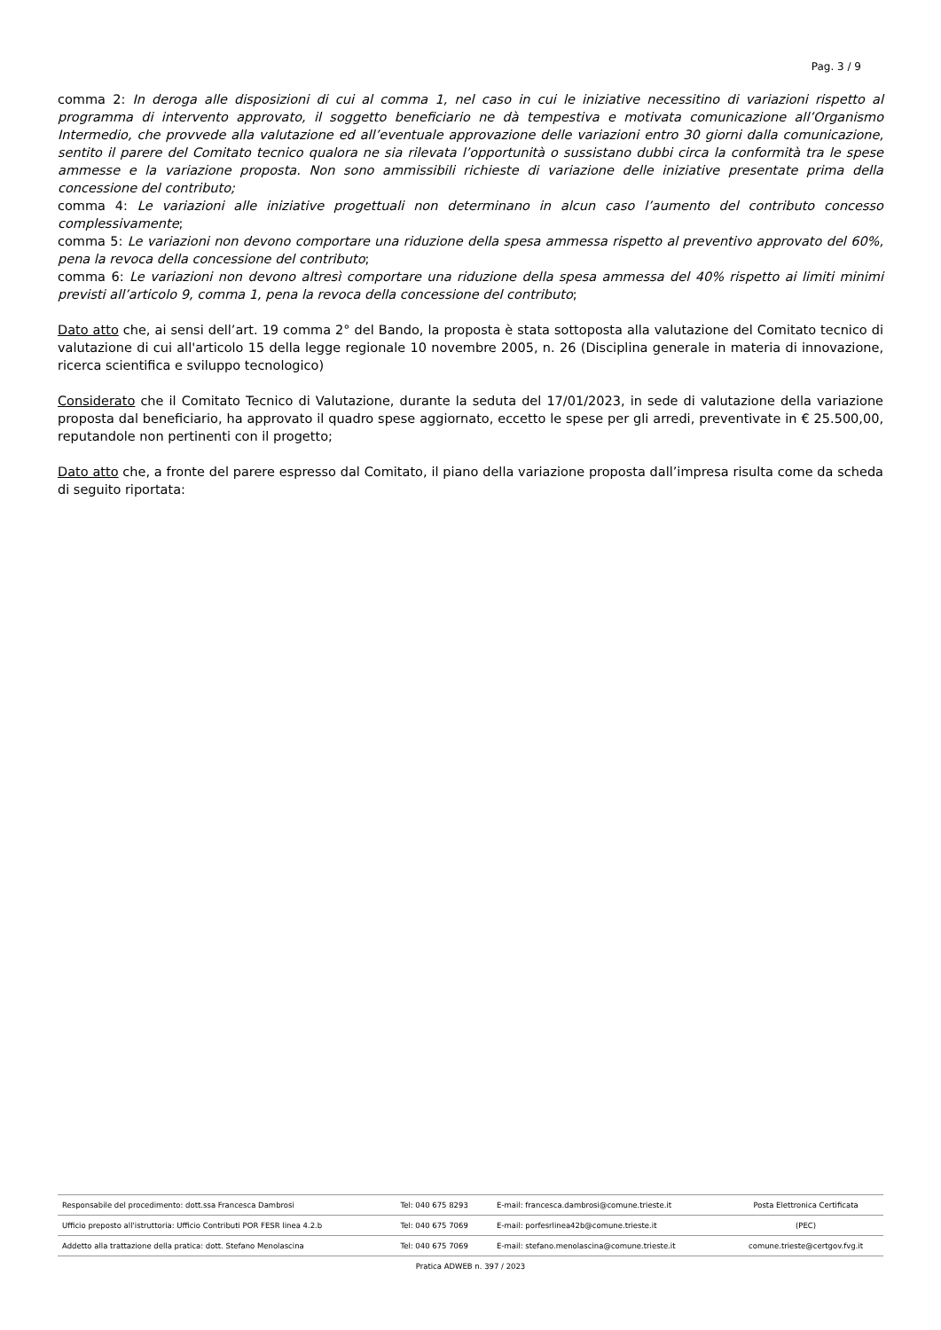Pag. 3 / 9
comma 2: In deroga alle disposizioni di cui al comma 1, nel caso in cui le iniziative necessitino di variazioni rispetto al programma di intervento approvato, il soggetto beneficiario ne dà tempestiva e motivata comunicazione all’Organismo Intermedio, che provvede alla valutazione ed all’eventuale approvazione delle variazioni entro 30 giorni dalla comunicazione, sentito il parere del Comitato tecnico qualora ne sia rilevata l’opportunità o sussistano dubbi circa la conformità tra le spese ammesse e la variazione proposta. Non sono ammissibili richieste di variazione delle iniziative presentate prima della concessione del contributo;
comma 4: Le variazioni alle iniziative progettuali non determinano in alcun caso l’aumento del contributo concesso complessivamente;
comma 5: Le variazioni non devono comportare una riduzione della spesa ammessa rispetto al preventivo approvato del 60%, pena la revoca della concessione del contributo;
comma 6: Le variazioni non devono altresì comportare una riduzione della spesa ammessa del 40% rispetto ai limiti minimi previsti all’articolo 9, comma 1, pena la revoca della concessione del contributo;
Dato atto che, ai sensi dell’art. 19 comma 2° del Bando, la proposta è stata sottoposta alla valutazione del Comitato tecnico di valutazione di cui all'articolo 15 della legge regionale 10 novembre 2005, n. 26 (Disciplina generale in materia di innovazione, ricerca scientifica e sviluppo tecnologico)
Considerato che il Comitato Tecnico di Valutazione, durante la seduta del 17/01/2023, in sede di valutazione della variazione proposta dal beneficiario, ha approvato il quadro spese aggiornato, eccetto le spese per gli arredi, preventivate in € 25.500,00, reputandole non pertinenti con il progetto;
Dato atto che, a fronte del parere espresso dal Comitato, il piano della variazione proposta dall’impresa risulta come da scheda di seguito riportata:
| Responsabile del procedimento: dott.ssa Francesca Dambrosi | Tel: 040 675 8293 | E-mail: francesca.dambrosi@comune.trieste.it | Posta Elettronica Certificata |
| Ufficio preposto all'istruttoria: Ufficio Contributi POR FESR linea 4.2.b | Tel: 040 675 7069 | E-mail: porfesrlinea42b@comune.trieste.it | (PEC) |
| Addetto alla trattazione della pratica: dott. Stefano Menolascina | Tel: 040 675 7069 | E-mail: stefano.menolascina@comune.trieste.it | comune.trieste@certgov.fvg.it |
Pratica ADWEB n. 397 / 2023